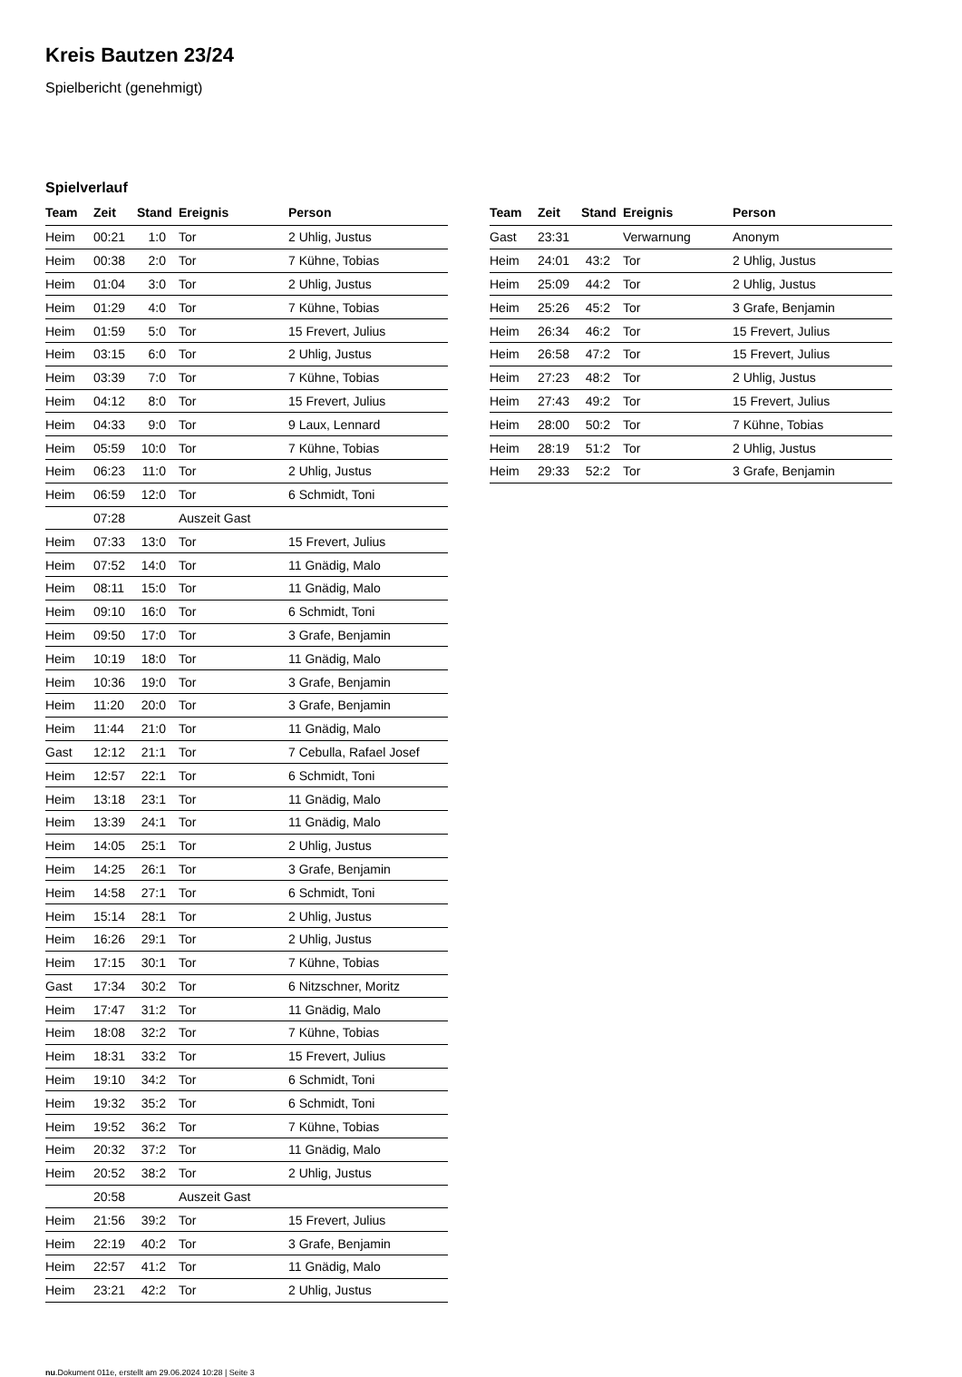Kreis Bautzen 23/24
Spielbericht (genehmigt)
Spielverlauf
| Team | Zeit | Stand | Ereignis | Person |
| --- | --- | --- | --- | --- |
| Heim | 00:21 | 1:0 | Tor | 2 Uhlig, Justus |
| Heim | 00:38 | 2:0 | Tor | 7 Kühne, Tobias |
| Heim | 01:04 | 3:0 | Tor | 2 Uhlig, Justus |
| Heim | 01:29 | 4:0 | Tor | 7 Kühne, Tobias |
| Heim | 01:59 | 5:0 | Tor | 15 Frevert, Julius |
| Heim | 03:15 | 6:0 | Tor | 2 Uhlig, Justus |
| Heim | 03:39 | 7:0 | Tor | 7 Kühne, Tobias |
| Heim | 04:12 | 8:0 | Tor | 15 Frevert, Julius |
| Heim | 04:33 | 9:0 | Tor | 9 Laux, Lennard |
| Heim | 05:59 | 10:0 | Tor | 7 Kühne, Tobias |
| Heim | 06:23 | 11:0 | Tor | 2 Uhlig, Justus |
| Heim | 06:59 | 12:0 | Tor | 6 Schmidt, Toni |
| | 07:28 | | Auszeit Gast | |
| Heim | 07:33 | 13:0 | Tor | 15 Frevert, Julius |
| Heim | 07:52 | 14:0 | Tor | 11 Gnädig, Malo |
| Heim | 08:11 | 15:0 | Tor | 11 Gnädig, Malo |
| Heim | 09:10 | 16:0 | Tor | 6 Schmidt, Toni |
| Heim | 09:50 | 17:0 | Tor | 3 Grafe, Benjamin |
| Heim | 10:19 | 18:0 | Tor | 11 Gnädig, Malo |
| Heim | 10:36 | 19:0 | Tor | 3 Grafe, Benjamin |
| Heim | 11:20 | 20:0 | Tor | 3 Grafe, Benjamin |
| Heim | 11:44 | 21:0 | Tor | 11 Gnädig, Malo |
| Gast | 12:12 | 21:1 | Tor | 7 Cebulla, Rafael Josef |
| Heim | 12:57 | 22:1 | Tor | 6 Schmidt, Toni |
| Heim | 13:18 | 23:1 | Tor | 11 Gnädig, Malo |
| Heim | 13:39 | 24:1 | Tor | 11 Gnädig, Malo |
| Heim | 14:05 | 25:1 | Tor | 2 Uhlig, Justus |
| Heim | 14:25 | 26:1 | Tor | 3 Grafe, Benjamin |
| Heim | 14:58 | 27:1 | Tor | 6 Schmidt, Toni |
| Heim | 15:14 | 28:1 | Tor | 2 Uhlig, Justus |
| Heim | 16:26 | 29:1 | Tor | 2 Uhlig, Justus |
| Heim | 17:15 | 30:1 | Tor | 7 Kühne, Tobias |
| Gast | 17:34 | 30:2 | Tor | 6 Nitzschner, Moritz |
| Heim | 17:47 | 31:2 | Tor | 11 Gnädig, Malo |
| Heim | 18:08 | 32:2 | Tor | 7 Kühne, Tobias |
| Heim | 18:31 | 33:2 | Tor | 15 Frevert, Julius |
| Heim | 19:10 | 34:2 | Tor | 6 Schmidt, Toni |
| Heim | 19:32 | 35:2 | Tor | 6 Schmidt, Toni |
| Heim | 19:52 | 36:2 | Tor | 7 Kühne, Tobias |
| Heim | 20:32 | 37:2 | Tor | 11 Gnädig, Malo |
| Heim | 20:52 | 38:2 | Tor | 2 Uhlig, Justus |
| | 20:58 | | Auszeit Gast | |
| Heim | 21:56 | 39:2 | Tor | 15 Frevert, Julius |
| Heim | 22:19 | 40:2 | Tor | 3 Grafe, Benjamin |
| Heim | 22:57 | 41:2 | Tor | 11 Gnädig, Malo |
| Heim | 23:21 | 42:2 | Tor | 2 Uhlig, Justus |
| Team | Zeit | Stand | Ereignis | Person |
| --- | --- | --- | --- | --- |
| Gast | 23:31 | | Verwarnung | Anonym |
| Heim | 24:01 | 43:2 | Tor | 2 Uhlig, Justus |
| Heim | 25:09 | 44:2 | Tor | 2 Uhlig, Justus |
| Heim | 25:26 | 45:2 | Tor | 3 Grafe, Benjamin |
| Heim | 26:34 | 46:2 | Tor | 15 Frevert, Julius |
| Heim | 26:58 | 47:2 | Tor | 15 Frevert, Julius |
| Heim | 27:23 | 48:2 | Tor | 2 Uhlig, Justus |
| Heim | 27:43 | 49:2 | Tor | 15 Frevert, Julius |
| Heim | 28:00 | 50:2 | Tor | 7 Kühne, Tobias |
| Heim | 28:19 | 51:2 | Tor | 2 Uhlig, Justus |
| Heim | 29:33 | 52:2 | Tor | 3 Grafe, Benjamin |
nu.Dokument 011e, erstellt am 29.06.2024 10:28 | Seite 3